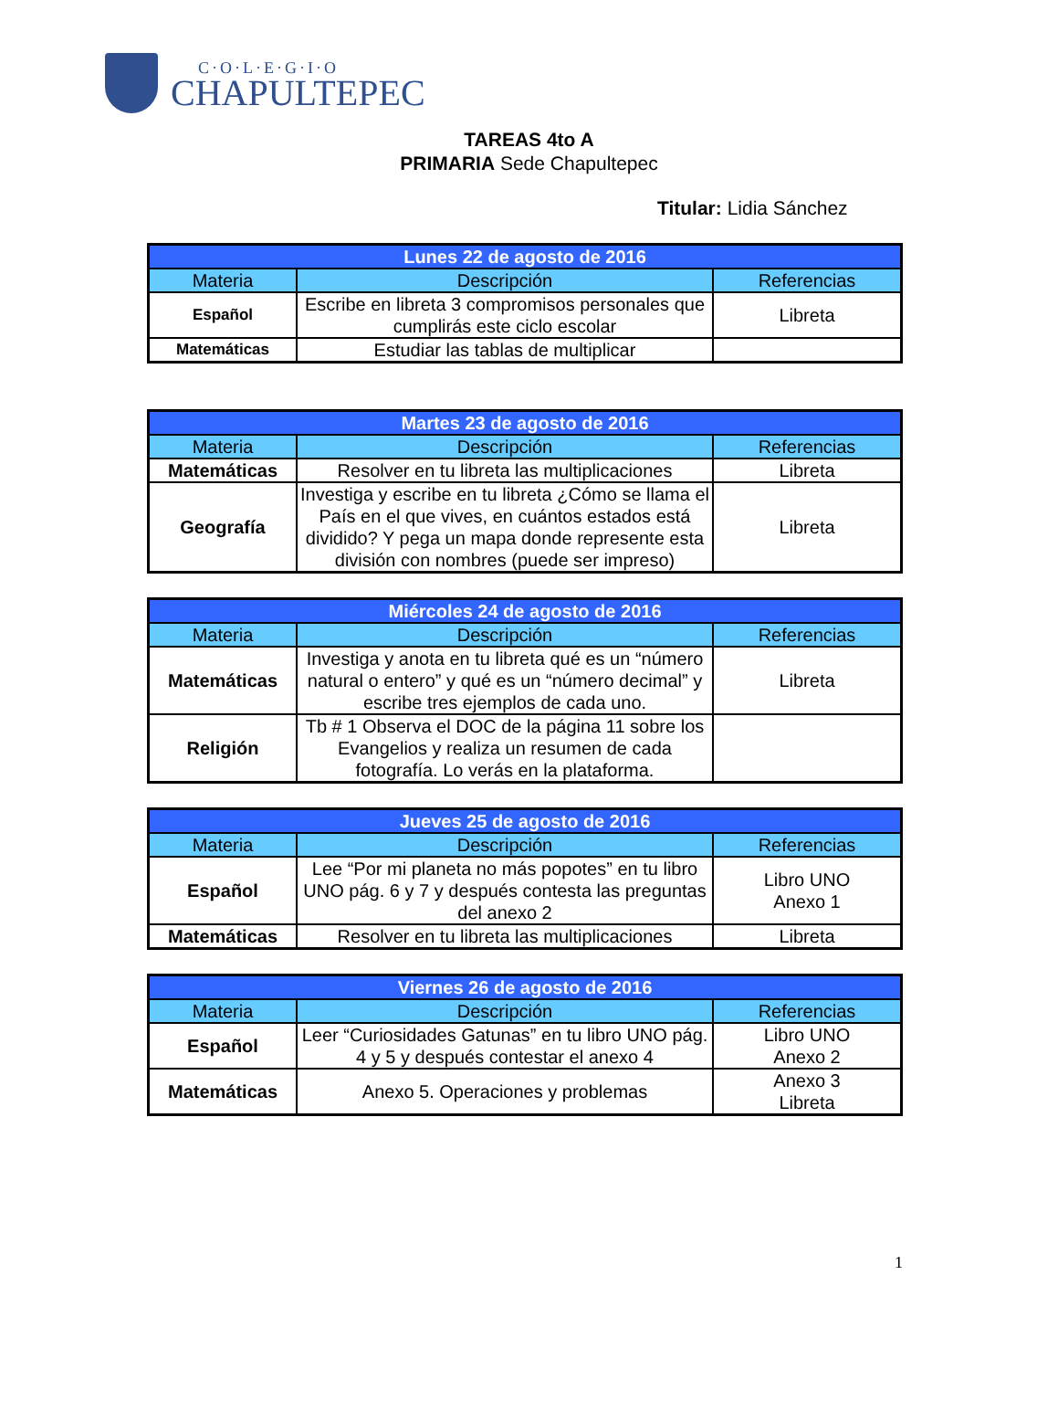C·O·L·E·G·I·O
CHAPULTEPEC
TAREAS 4to A
PRIMARIA Sede Chapultepec
Titular: Lidia Sánchez
| Lunes 22 de agosto de 2016 | | |
| --- | --- | --- |
| Materia | Descripción | Referencias |
| Español | Escribe en libreta 3 compromisos personales que cumplirás este ciclo escolar | Libreta |
| Matemáticas | Estudiar las tablas de multiplicar | |
| Martes 23 de agosto de 2016 | | |
| --- | --- | --- |
| Materia | Descripción | Referencias |
| Matemáticas | Resolver en tu libreta las multiplicaciones | Libreta |
| Geografía | Investiga y escribe en tu libreta ¿Cómo se llama el País en el que vives, en cuántos estados está dividido? Y pega un mapa donde represente esta división con nombres (puede ser impreso) | Libreta |
| Miércoles 24 de agosto de 2016 | | |
| --- | --- | --- |
| Materia | Descripción | Referencias |
| Matemáticas | Investiga y anota en tu libreta qué es un “número natural o entero” y qué es un “número decimal” y escribe tres ejemplos de cada uno. | Libreta |
| Religión | Tb # 1 Observa el DOC de la página 11 sobre los Evangelios y realiza un resumen de cada fotografía. Lo verás en la plataforma. | |
| Jueves 25 de agosto de 2016 | | |
| --- | --- | --- |
| Materia | Descripción | Referencias |
| Español | Lee “Por mi planeta no más popotes” en tu libro UNO pág. 6 y 7 y después contesta las preguntas del anexo 2 | Libro UNO Anexo 1 |
| Matemáticas | Resolver en tu libreta las multiplicaciones | Libreta |
| Viernes 26 de agosto de 2016 | | |
| --- | --- | --- |
| Materia | Descripción | Referencias |
| Español | Leer “Curiosidades Gatunas” en tu libro UNO pág. 4 y 5 y después contestar el anexo 4 | Libro UNO Anexo 2 |
| Matemáticas | Anexo 5. Operaciones y problemas | Anexo 3 Libreta |
1